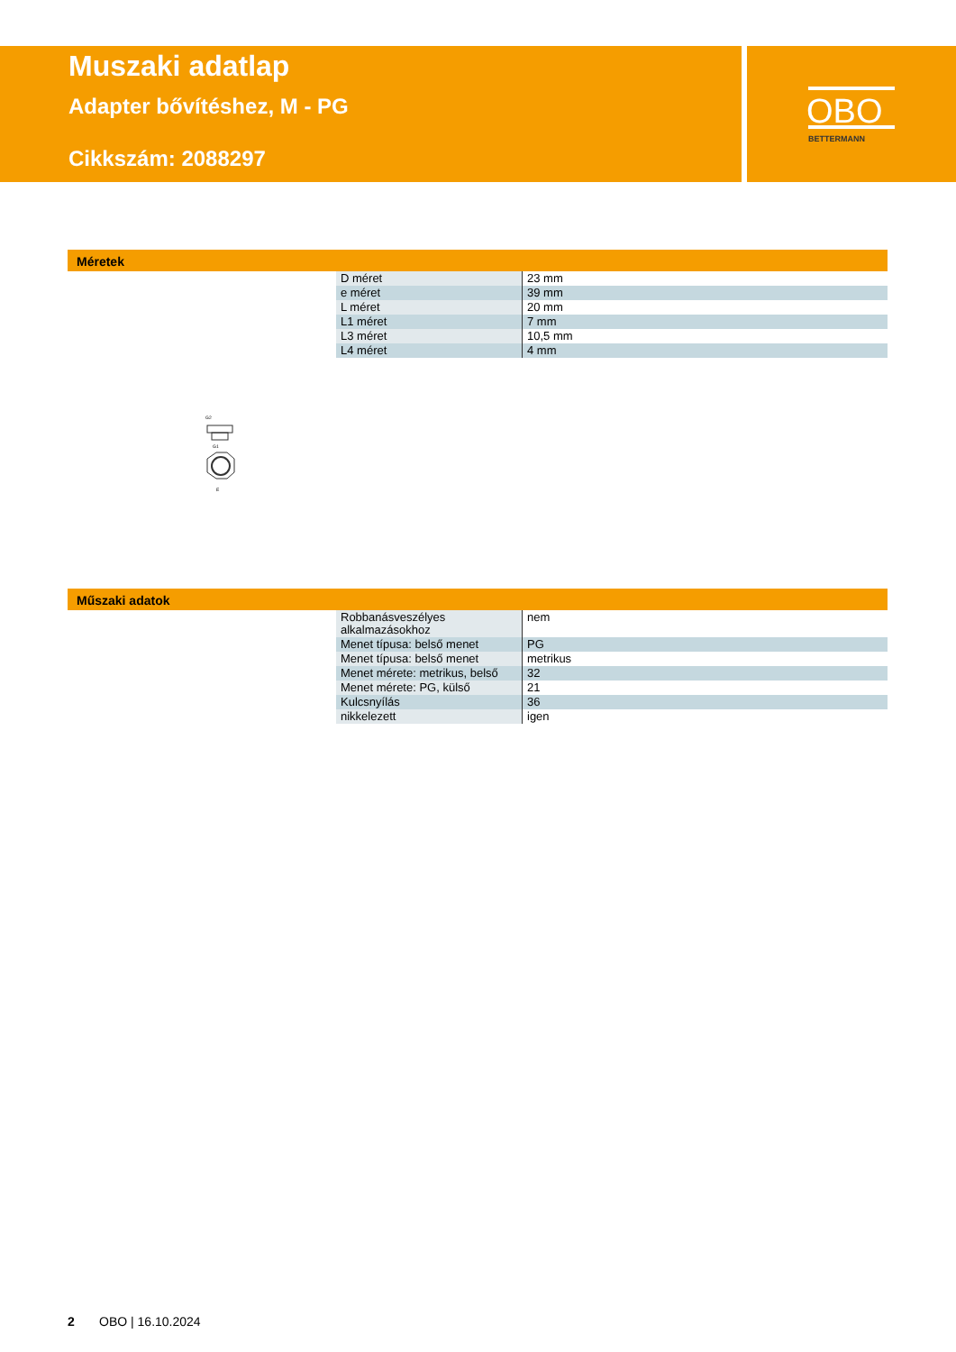Muszaki adatlap
Adapter bővítéshez, M - PG
Cikkszám: 2088297
OBO
BETTERMANN
Méretek
| D méret | 23 mm |
| e méret | 39 mm |
| L méret | 20 mm |
| L1 méret | 7 mm |
| L3 méret | 10,5 mm |
| L4 méret | 4 mm |
G2
G1
E
Műszaki adatok
| Robbanásveszélyes alkalmazásokhoz | nem |
| Menet típusa: belső menet | PG |
| Menet típusa: belső menet | metrikus |
| Menet mérete: metrikus, belső | 32 |
| Menet mérete: PG, külső | 21 |
| Kulcsnyílás | 36 |
| nikkelezett | igen |
2 OBO | 16.10.2024